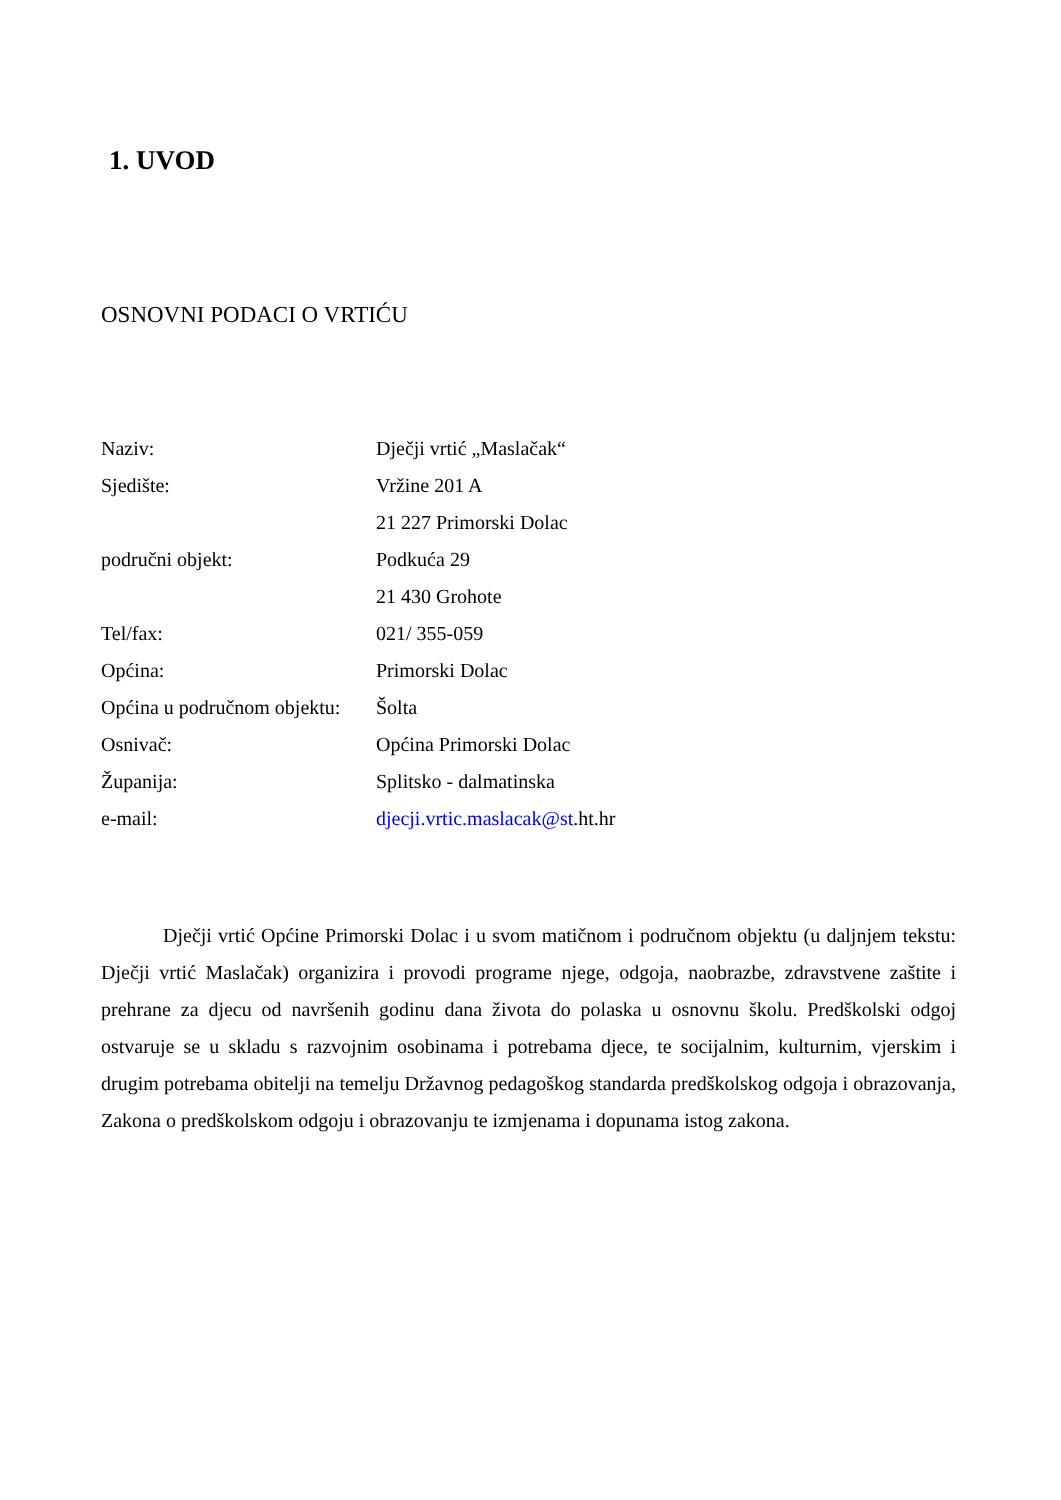1. UVOD
OSNOVNI PODACI O VRTIĆU
Naziv: Dječji vrtić „Maslačak“
Sjedište: Vržine 201 A
21 227 Primorski Dolac
područni objekt: Podkuća 29
21 430 Grohote
Tel/fax: 021/ 355-059
Općina: Primorski Dolac
Općina u područnom objektu:
Šolta
Osnivač: Općina Primorski Dolac
Županija: Splitsko - dalmatinska
e-mail: djecji.vrtic.maslacak@st.ht.hr
Dječji vrtić Općine Primorski Dolac i u svom matičnom i područnom objektu (u daljnjem tekstu: Dječji vrtić Maslačak) organizira i provodi programe njege, odgoja, naobrazbe, zdravstvene zaštite i prehrane za djecu od navršenih godinu dana života do polaska u osnovnu školu. Predškolski odgoj ostvaruje se u skladu s razvojnim osobinama i potrebama djece, te socijalnim, kulturnim, vjerskim i drugim potrebama obitelji na temelju Državnog pedagoškog standarda predškolskog odgoja i obrazovanja, Zakona o predškolskom odgoju i obrazovanju te izmjenama i dopunama istog zakona.